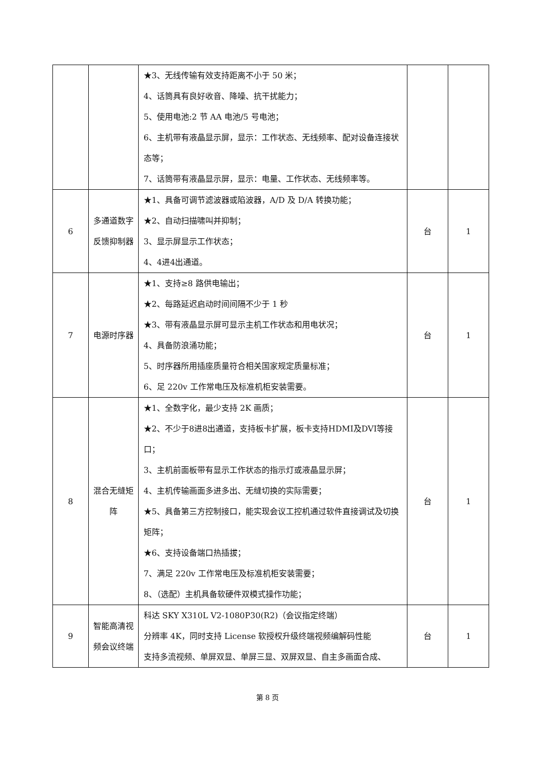| | | ★3、无线传输有效支持距离不小于 50 米； 4、话筒具有良好收音、降噪、抗干扰能力； 5、使用电池:2 节 AA 电池/5 号电池； 6、主机带有液晶显示屏，显示：工作状态、无线频率、配对设备连接状态等； 7、话筒带有液晶显示屏，显示：电量、工作状态、无线频率等。 | | |
| 6 | 多通道数字反馈抑制器 | ★1、具备可调节滤波器或陷波器，A/D 及 D/A 转换功能； ★2、自动扫描啸叫并抑制； 3、显示屏显示工作状态； 4、4进4出通道。 | 台 | 1 |
| 7 | 电源时序器 | ★1、支持≥8 路供电输出； ★2、每路延迟启动时间间隔不少于 1 秒 ★3、带有液晶显示屏可显示主机工作状态和用电状况； 4、具备防浪涌功能； 5、时序器所用插座质量符合相关国家规定质量标准； 6、足 220v 工作常电压及标准机柜安装需要。 | 台 | 1 |
| 8 | 混合无缝矩阵 | ★1、全数字化，最少支持 2K 画质； ★2、不少于8进8出通道，支持板卡扩展，板卡支持HDMI及DVI等接口； 3、主机前面板带有显示工作状态的指示灯或液晶显示屏； 4、主机传输画面多进多出、无缝切换的实际需要； ★5、具备第三方控制接口，能实现会议工控机通过软件直接调试及切换矩阵； ★6、支持设备端口热插拔； 7、满足 220v 工作常电压及标准机柜安装需要； 8、（选配）主机具备软硬件双模式操作功能； | 台 | 1 |
| 9 | 智能高清视频会议终端 | 科达 SKY X310L V2-1080P30(R2)（会议指定终端） 分辨率 4K，同时支持 License 软授权升级终端视频编解码性能 支持多流视频、单屏双显、单屏三显、双屏双显、自主多画面合成、 | 台 | 1 |
第 8 页